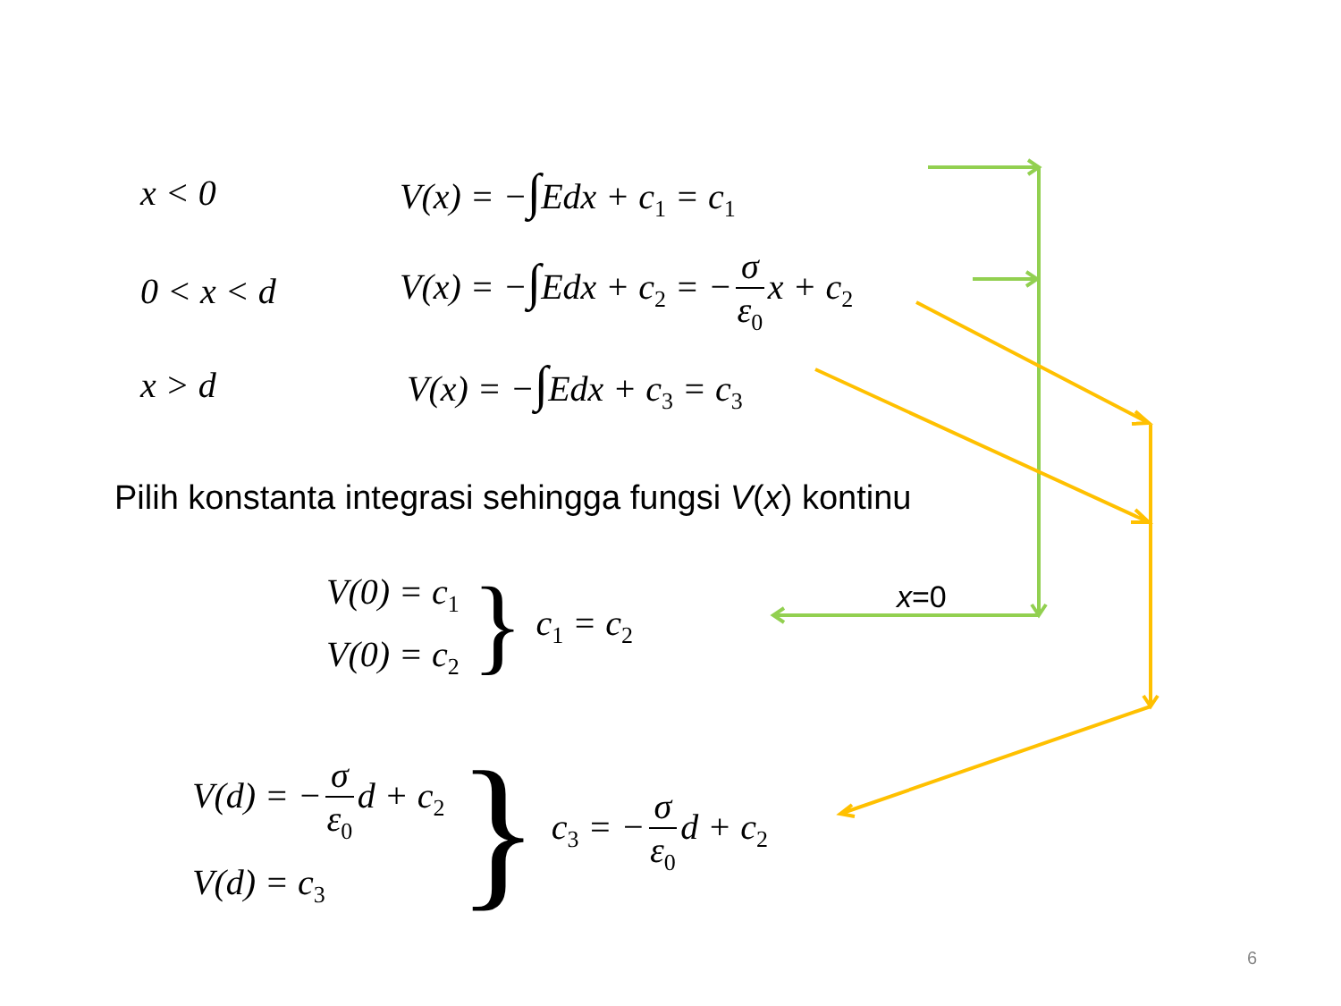x < 0 V(x) = −∫Edx + c<sub>1</sub> = c<sub>1</sub>
0 < x < d V(x) = −∫Edx + c<sub>2</sub> = − σ ε<sub>0</sub> x + c<sub>2</sub>
x > d V(x) = −∫Edx + c<sub>3</sub> = c<sub>3</sub>
Pilih konstanta integrasi sehingga fungsi V(x) kontinu
x=0
V(0) = c<sub>1</sub>
V(0) = c<sub>2</sub>
}
c<sub>1</sub> = c<sub>2</sub>
V(d) = − σ ε<sub>0</sub> d + c<sub>2</sub>
V(d) = c<sub>3</sub>
}
c<sub>3</sub> = − σ ε<sub>0</sub> d + c<sub>2</sub>
6